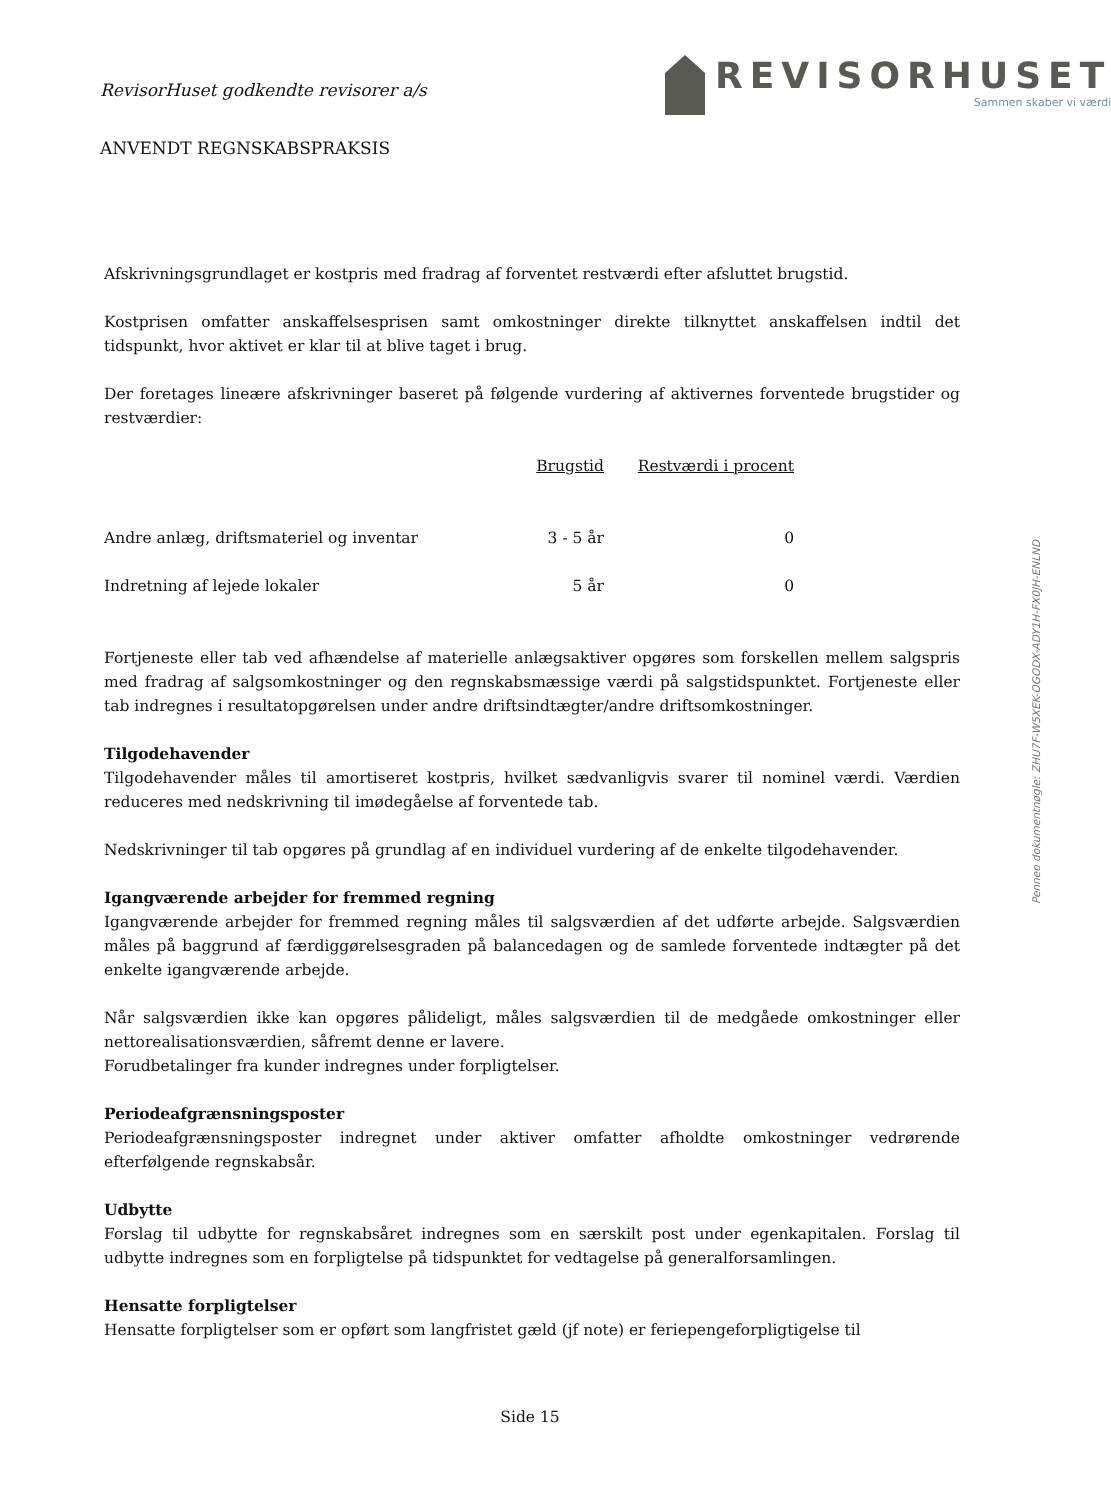RevisorHuset godkendte revisorer a/s
REVISORHUSET
Sammen skaber vi værdi
ANVENDT REGNSKABSPRAKSIS
Afskrivningsgrundlaget er kostpris med fradrag af forventet restværdi efter afsluttet brugstid.
Kostprisen omfatter anskaffelsesprisen samt omkostninger direkte tilknyttet anskaffelsen indtil det tidspunkt, hvor aktivet er klar til at blive taget i brug.
Der foretages lineære afskrivninger baseret på følgende vurdering af aktivernes forventede brugstider og restværdier:
| | Brugstid | Restværdi i procent |
| --- | --- | --- |
| Andre anlæg, driftsmateriel og inventar | 3 - 5 år | 0 |
| Indretning af lejede lokaler | 5 år | 0 |
Fortjeneste eller tab ved afhændelse af materielle anlægsaktiver opgøres som forskellen mellem salgspris med fradrag af salgsomkostninger og den regnskabsmæssige værdi på salgstidspunktet. Fortjeneste eller tab indregnes i resultatopgørelsen under andre driftsindtægter/andre driftsomkostninger.
Tilgodehavender
Tilgodehavender måles til amortiseret kostpris, hvilket sædvanligvis svarer til nominel værdi. Værdien reduceres med nedskrivning til imødegåelse af forventede tab.
Nedskrivninger til tab opgøres på grundlag af en individuel vurdering af de enkelte tilgodehavender.
Igangværende arbejder for fremmed regning
Igangværende arbejder for fremmed regning måles til salgsværdien af det udførte arbejde. Salgsværdien måles på baggrund af færdiggørelsesgraden på balancedagen og de samlede forventede indtægter på det enkelte igangværende arbejde.
Når salgsværdien ikke kan opgøres pålideligt, måles salgsværdien til de medgåede omkostninger eller nettorealisationsværdien, såfremt denne er lavere.
Forudbetalinger fra kunder indregnes under forpligtelser.
Periodeafgrænsningsposter
Periodeafgrænsningsposter indregnet under aktiver omfatter afholdte omkostninger vedrørende efterfølgende regnskabsår.
Udbytte
Forslag til udbytte for regnskabsåret indregnes som en særskilt post under egenkapitalen. Forslag til udbytte indregnes som en forpligtelse på tidspunktet for vedtagelse på generalforsamlingen.
Hensatte forpligtelser
Hensatte forpligtelser som er opført som langfristet gæld (jf note) er feriepengeforpligtigelse til
Penneo dokumentnøgle: ZHU7F-W5XEK-OGODX-ADY1H-FX0JH-ENLND
Side 15